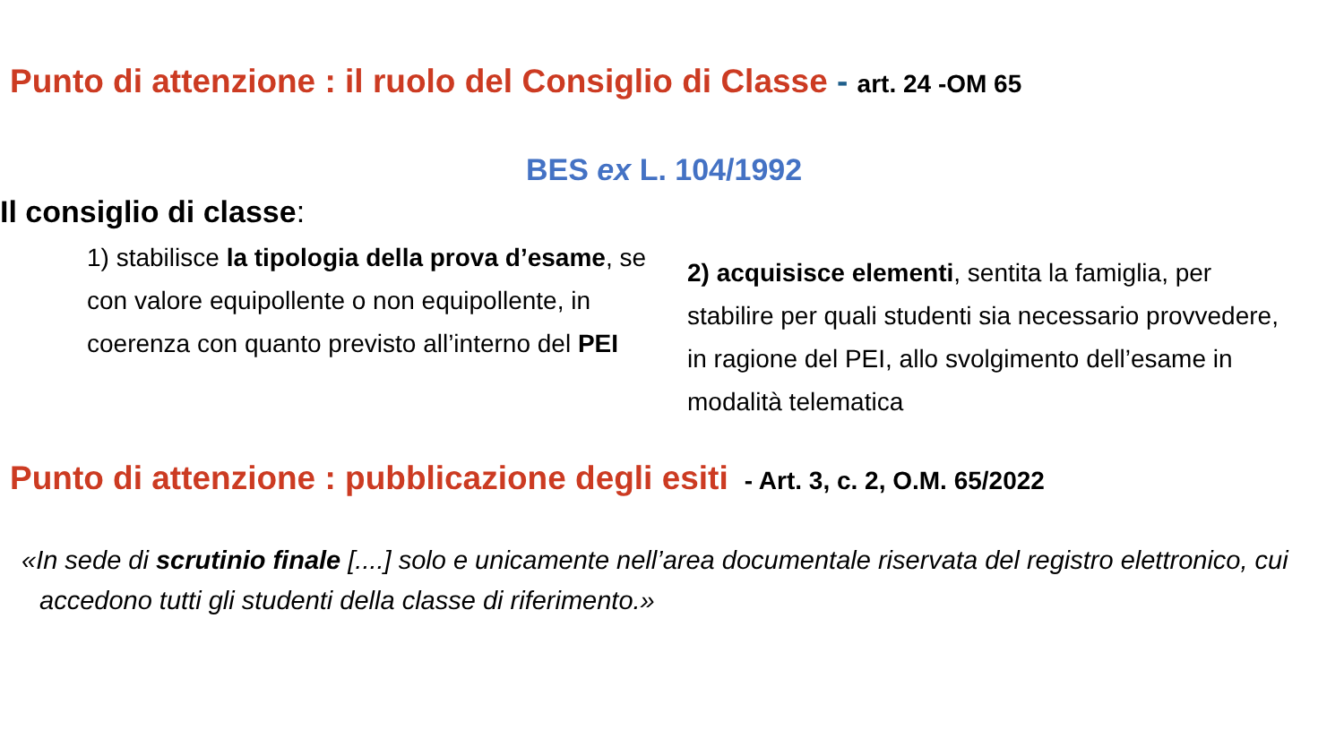Punto di attenzione : il ruolo del Consiglio di Classe - art. 24 -OM 65
BES ex L. 104/1992
Il consiglio di classe:
1) stabilisce la tipologia della prova d’esame, se con valore equipollente o non equipollente, in coerenza con quanto previsto all’interno del PEI
2) acquisisce elementi, sentita la famiglia, per stabilire per quali studenti sia necessario provvedere, in ragione del PEI, allo svolgimento dell’esame in modalità telematica
Punto di attenzione : pubblicazione degli esiti - Art. 3, c. 2, O.M. 65/2022
«In sede di scrutinio finale [....] solo e unicamente nell’area documentale riservata del registro elettronico, cui accedono tutti gli studenti della classe di riferimento.»